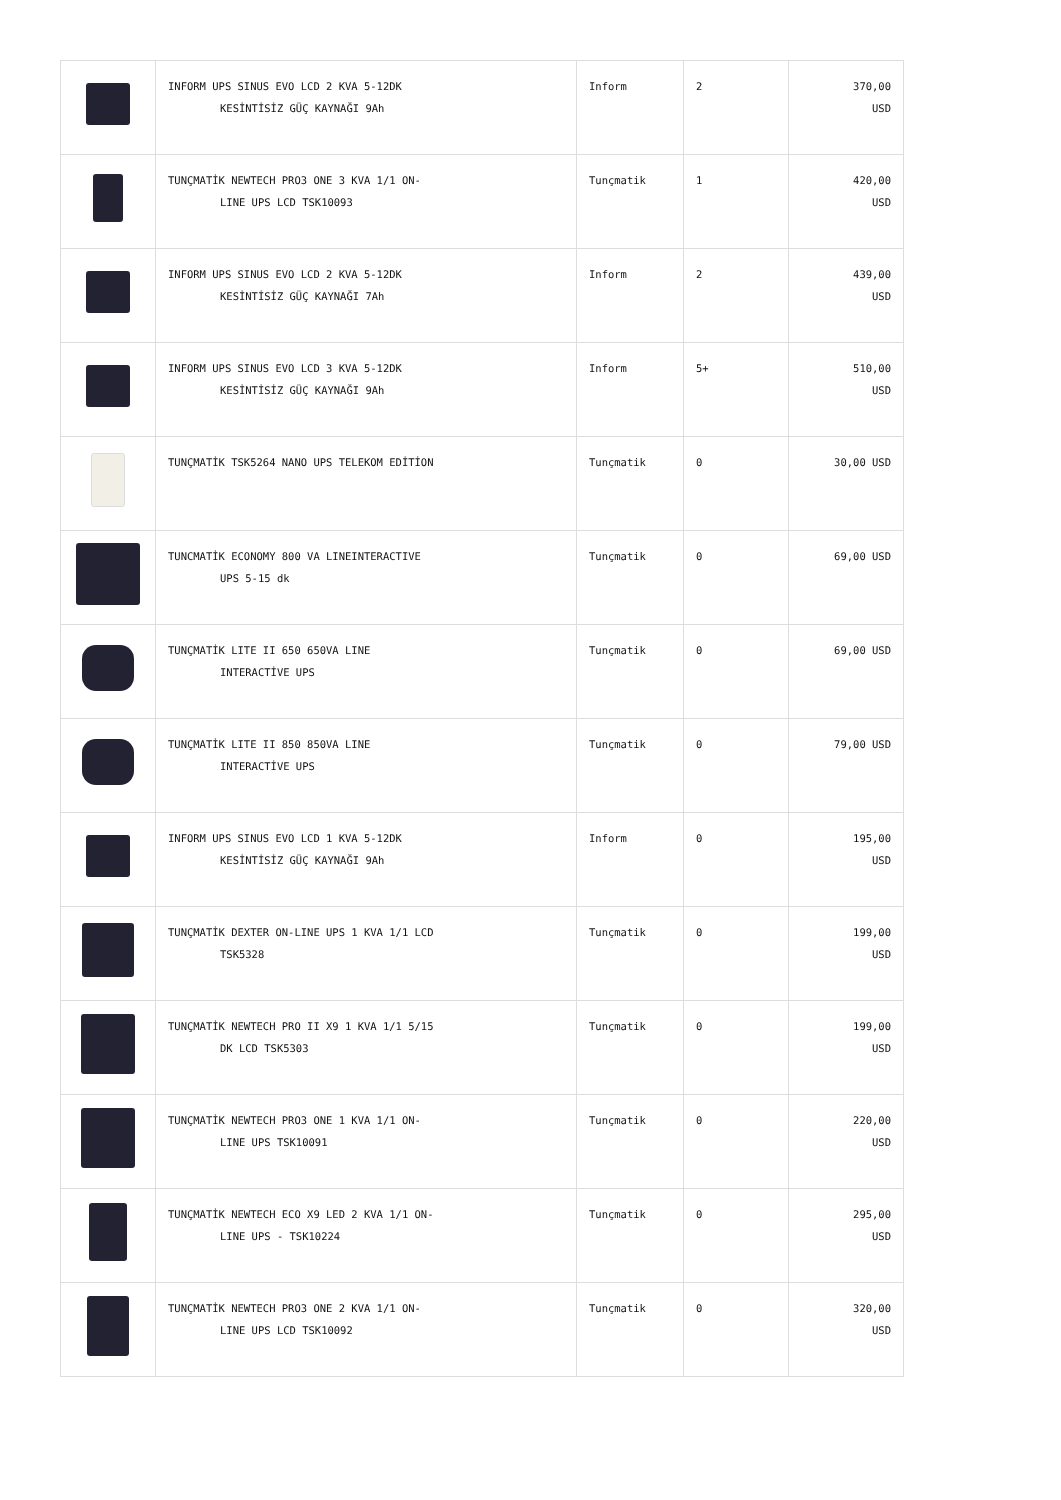| | INFORM UPS SINUS EVO LCD 2 KVA 5-12DK KESİNTİSİZ GÜÇ KAYNAĞI 9Ah | Inform | 2 | 370,00 USD |
| | TUNÇMATİK NEWTECH PRO3 ONE 3 KVA 1/1 ON- LINE UPS LCD TSK10093 | Tunçmatik | 1 | 420,00 USD |
| | INFORM UPS SINUS EVO LCD 2 KVA 5-12DK KESİNTİSİZ GÜÇ KAYNAĞI 7Ah | Inform | 2 | 439,00 USD |
| | INFORM UPS SINUS EVO LCD 3 KVA 5-12DK KESİNTİSİZ GÜÇ KAYNAĞI 9Ah | Inform | 5+ | 510,00 USD |
| | TUNÇMATİK TSK5264 NANO UPS TELEKOM EDİTİON | Tunçmatik | 0 | 30,00 USD |
| | TUNCMATİK ECONOMY 800 VA LINEINTERACTIVE UPS 5-15 dk | Tunçmatik | 0 | 69,00 USD |
| | TUNÇMATİK LITE II 650 650VA LINE INTERACTİVE UPS | Tunçmatik | 0 | 69,00 USD |
| | TUNÇMATİK LITE II 850 850VA LINE INTERACTİVE UPS | Tunçmatik | 0 | 79,00 USD |
| | INFORM UPS SINUS EVO LCD 1 KVA 5-12DK KESİNTİSİZ GÜÇ KAYNAĞI 9Ah | Inform | 0 | 195,00 USD |
| | TUNÇMATİK DEXTER ON-LINE UPS 1 KVA 1/1 LCD TSK5328 | Tunçmatik | 0 | 199,00 USD |
| | TUNÇMATİK NEWTECH PRO II X9 1 KVA 1/1 5/15 DK LCD TSK5303 | Tunçmatik | 0 | 199,00 USD |
| | TUNÇMATİK NEWTECH PRO3 ONE 1 KVA 1/1 ON- LINE UPS TSK10091 | Tunçmatik | 0 | 220,00 USD |
| | TUNÇMATİK NEWTECH ECO X9 LED 2 KVA 1/1 ON- LINE UPS - TSK10224 | Tunçmatik | 0 | 295,00 USD |
| | TUNÇMATİK NEWTECH PRO3 ONE 2 KVA 1/1 ON- LINE UPS LCD TSK10092 | Tunçmatik | 0 | 320,00 USD |